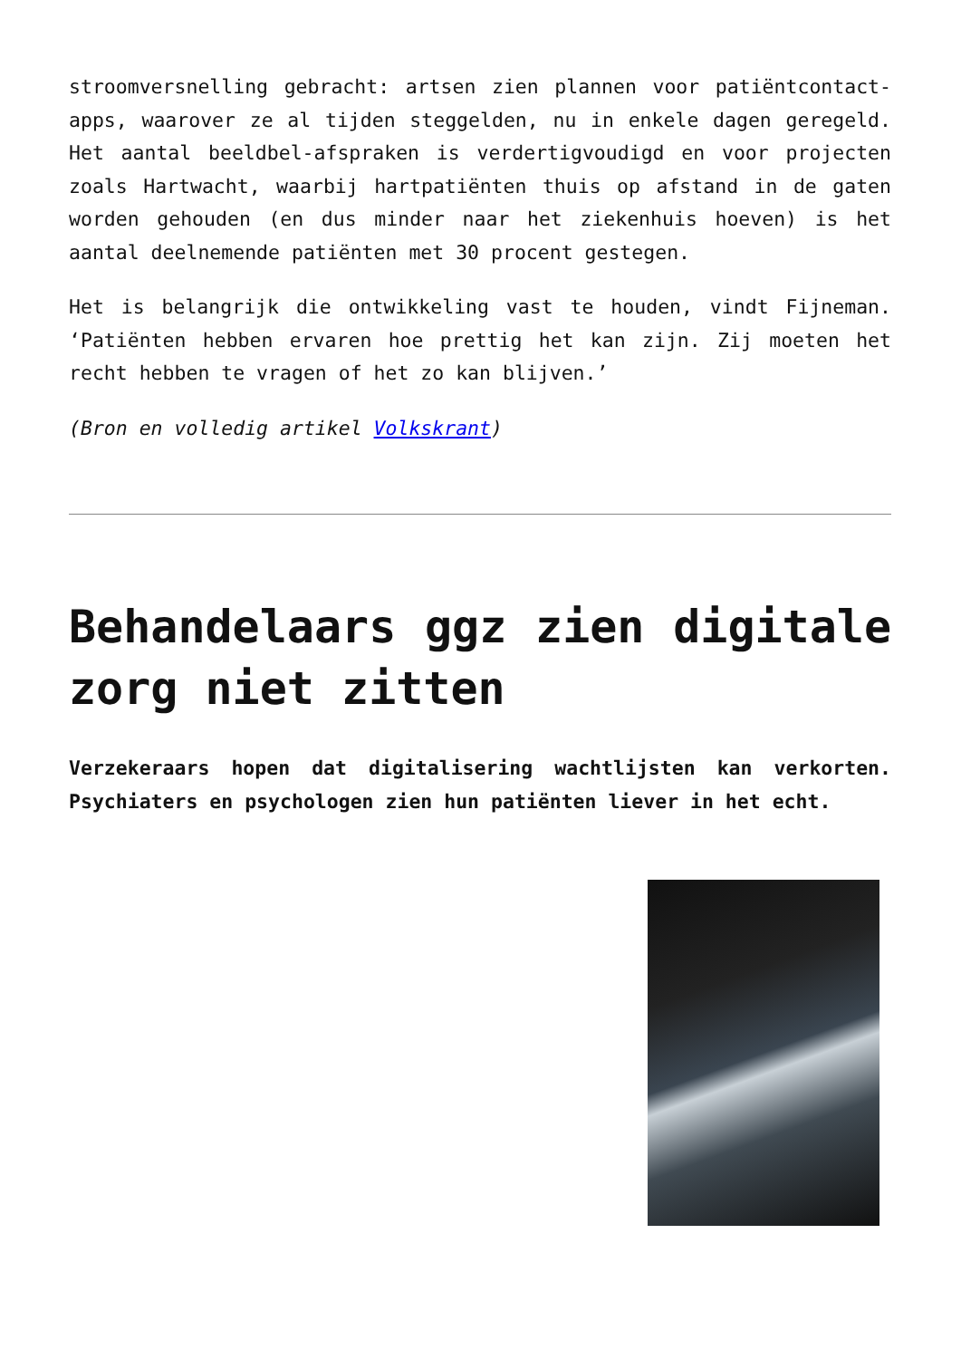stroomversnelling gebracht: artsen zien plannen voor patiëntcontact-apps, waarover ze al tijden steggelden, nu in enkele dagen geregeld. Het aantal beeldbel-afspraken is verdertigvoudigd en voor projecten zoals Hartwacht, waarbij hartpatiënten thuis op afstand in de gaten worden gehouden (en dus minder naar het ziekenhuis hoeven) is het aantal deelnemende patiënten met 30 procent gestegen.
Het is belangrijk die ontwikkeling vast te houden, vindt Fijneman. ‘Patiënten hebben ervaren hoe prettig het kan zijn. Zij moeten het recht hebben te vragen of het zo kan blijven.’
(Bron en volledig artikel Volkskrant)
Behandelaars ggz zien digitale zorg niet zitten
Verzekeraars hopen dat digitalisering wachtlijsten kan verkorten. Psychiaters en psychologen zien hun patiënten liever in het echt.